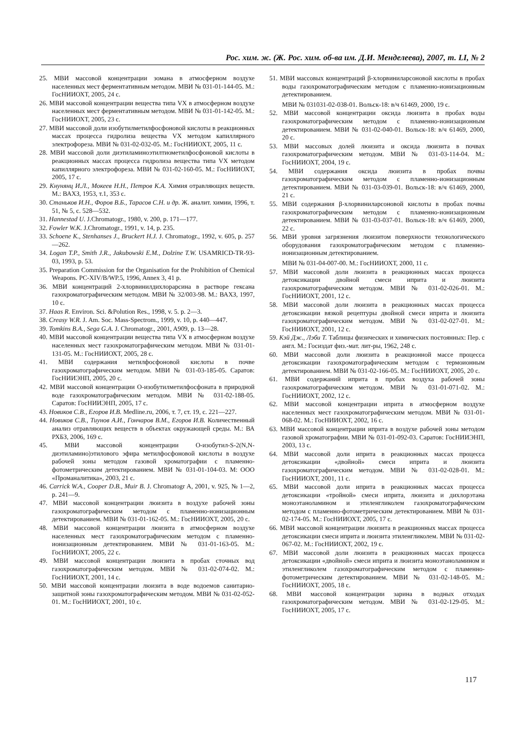Рос. хим. ж. (Ж. Рос. хим. об-ва им. Д.И. Менделеева), 2007, т. LI, № 2
25. МВИ массовой концентрации зомана в атмосферном воздухе населенных мест ферментативным методом. МВИ № 031-01-144-05. М.: ГосНИИОХТ, 2005, 24 с.
26. МВИ массовой концентрации вещества типа VX в атмосферном воздухе населенных мест ферментативным методом. МВИ № 031-01-142-05. М.: ГосНИИОХТ, 2005, 23 с.
27. МВИ массовой доли изобутилметилфосфоновой кислоты в реакционных массах процесса гидролиза вещества VX методом капиллярного электрофореза. МВИ № 031-02-032-05. М.: ГосНИИОХТ, 2005, 11 с.
28. МВИ массовой доли диэтиламиноэтилтиометилфосфоновой кислоты в реакционных массах процесса гидролиза вещества типа VX методом капиллярного электрофореза. МВИ № 031-02-160-05. М.: ГосНИИОХТ, 2005, 17 с.
29. Кнунянц И.Л., Мокеев Н.Н., Петров К.А. Химия отравляющих веществ. М.: ВАХЗ, 1953, т.1, 353 с.
30. Станьков И.Н., Форов В.Б., Тарасов С.Н. и др. Ж. аналит. химии, 1996, т. 51, № 5, с. 528—532.
31. Hannestad U. J.Chromatogr., 1980, v. 200, p. 171—177.
32. Fowler W.K. J.Chromatogr., 1991, v. 14, p. 235.
33. Schoene K., Stenhanses J., Bruckert H.J. J. Chromatogr., 1992, v. 605, p. 257—262.
34. Logan T.P., Smith J.R., Jakubowski E.M., Dolzine T.W. USAMRICD-TR-93-03, 1993, p. 53.
35. Preparation Commission for the Organisation for the Prohibition of Chemical Weapons. PC-XIV/B/WP.5, 1996, Annex 3, 41 p.
36. МВИ концентраций 2-хлорвинилдихлорарсина в растворе гексана газохроматографическим методом. МВИ № 32/003-98. М.: ВАХЗ, 1997, 10 с.
37. Haas R. Environ. Sci. &Polution Res., 1998, v. 5. p. 2—3.
38. Creasy W.R. J. Am. Soc. Mass-Spectrom., 1999, v. 10, p. 440—447.
39. Tomkins B.A., Sega G.A. J. Chromatogr., 2001, A909, p. 13—28.
40. МВИ массовой концентрации вещества типа VX в атмосферном воздухе населенных мест газохроматографическим методом. МВИ № 031-01-131-05. М.: ГосНИИОХТ, 2005, 28 с.
41. МВИ содержания метилфосфоновой кислоты в почве газохроматографическим методом. МВИ № 031-03-185-05. Саратов: ГосНИИЭНП, 2005, 20 с.
42. МВИ массовой концентрации О-изобутилметилфосфоната в природной воде газохроматографическим методом. МВИ № 031-02-188-05. Саратов: ГосНИИЭНП, 2005, 17 с.
43. Новиков С.В., Егоров И.В. Medline.ru, 2006, т. 7, ст. 19, с. 221—227.
44. Новиков С.В., Тиунов А.И., Гончаров В.М., Егоров И.В. Количественный анализ отравляющих веществ в объектах окружающей среды. М.: ВА РХБЗ, 2006, 169 с.
45. МВИ массовой концентрации О-изобутил-S-2(N,N-диэтиламино)этилового эфира метилфосфоновой кислоты в воздухе рабочей зоны методом газовой хроматографии с пламенно-фотометрическим детектированием. МВИ № 031-01-104-03. М: ООО «Проманалитика», 2003, 21 с.
46. Carrick W.A., Cooper D.B., Muir B. J. Chromatogr A, 2001, v. 925, № 1—2, p. 241—9.
47. МВИ массовой концентрации люизита в воздухе рабочей зоны газохроматографическим методом с пламенно-ионизационным детектированием. МВИ № 031-01-162-05. М.: ГосНИИОХТ, 2005, 20 с.
48. МВИ массовой концентрации люизита в атмосферном воздухе населенных мест газохроматографическим методом с пламенно-ионизационным детектированием. МВИ № 031-01-163-05. М.: ГосНИИОХТ, 2005, 22 с.
49. МВИ массовой концентрации люизита в пробах сточных вод газохроматографическим методом. МВИ № 031-02-074-02. М.: ГосНИИОХТ, 2001, 14 с.
50. МВИ массовой концентрации люизита в воде водоемов санитарно-защитной зоны газохроматографическим методом. МВИ № 031-02-052-01. М.: ГосНИИОХТ, 2001, 10 с.
51. МВИ массовых концентраций β-хлорвиниларсоновой кислоты в пробах воды газохроматографическим методом с пламенно-ионизационным детектированием.
МВИ № 031031-02-038-01. Вольск-18: в/ч 61469, 2000, 19 с.
52. МВИ массовой концентрации оксида люизита в пробах воды газохроматографическим методом с пламенно-ионизационным детектированием. МВИ № 031-02-040-01. Вольск-18: в/ч 61469, 2000, 20 с.
53. МВИ массовых долей люизита и оксида люизита в почвах газохроматографическим методом. МВИ № 031-03-114-04. М.: ГосНИИОХТ, 2004, 19 с.
54. МВИ содержания оксида люизита в пробах почвы газохроматографическим методом с пламенно-ионизационным детектированием. МВИ № 031-03-039-01. Вольск-18: в/ч 61469, 2000, 21 с.
55. МВИ содержания β-хлорвиниларсоновой кислоты в пробах почвы газохроматографическим методом с пламенно-ионизационным детектированием. МВИ № 031-03-037-01. Вольск-18: в/ч 61469, 2000, 22 с.
56. МВИ уровня загрязнения люизитом поверхности технологического оборудования газохроматографическим методом с пламенно-ионизационным детектированием.
МВИ № 031-04-007-00. М.: ГосНИИОХТ, 2000, 11 с.
57. МВИ массовой доли люизита в реакционных массах процесса детоксикации двойной смеси иприта и люизита газохроматографическим методом. МВИ № 031-02-026-01. М.: ГосНИИОХТ, 2001, 12 с.
58. МВИ массовой доли люизита в реакционных массах процесса детоксикации вязкой рецептуры двойной смеси иприта и люизита газохроматографическим методом. МВИ № 031-02-027-01. М.: ГосНИИОХТ, 2001, 12 с.
59. Кэй Дж., Лэби Т. Таблицы физических и химических постоянных: Пер. с англ. М.: Госиздат физ.-мат. лит-ры, 1962, 248 с.
60. МВИ массовой доли люизита в реакционной массе процесса детоксикации газохроматографическим методом с термоионным детектированием. МВИ № 031-02-166-05. М.: ГосНИИОХТ, 2005, 20 с.
61. МВИ содержаний иприта в пробах воздуха рабочей зоны газохроматографическим методом. МВИ № 031-01-071-02. М.: ГосНИИОХТ, 2002, 12 с.
62. МВИ массовой концентрации иприта в атмосферном воздухе населенных мест газохроматографическим методом. МВИ № 031-01-068-02. М.: ГосНИИОХТ, 2002, 16 с.
63. МВИ массовой концентрации иприта в воздухе рабочей зоны методом газовой хроматографии. МВИ № 031-01-092-03. Саратов: ГосНИИЭНП, 2003, 13 с.
64. МВИ массовой доли иприта в реакционных массах процесса детоксикации «двойной» смеси иприта и люизита газохроматографическим методом. МВИ № 031-02-028-01. М.: ГосНИИОХТ, 2001, 11 с.
65. МВИ массовой доли иприта в реакционных массах процесса детоксикации «тройной» смеси иприта, люизита и дихлорэтана моноэтаноламином и этиленгликолем газохроматографическим методом с пламенно-фотометрическим детектированием. МВИ № 031-02-174-05. М.: ГосНИИОХТ, 2005, 17 с.
66. МВИ массовой концентрации люизита в реакционных массах процесса детоксикации смеси иприта и люизита этиленгликолем. МВИ № 031-02-067-02. М.: ГосНИИОХТ, 2002, 19 с.
67. МВИ массовой доли люизита в реакционных массах процесса детоксикации «двойной» смеси иприта и люизита моноэтаноламином и этиленгликолем газохроматографическим методом с пламенно-фотометрическим детектированием. МВИ № 031-02-148-05. М.: ГосНИИОХТ, 2005, 18 с.
68. МВИ массовой концентрации зарина в водных отходах газохроматографическим методом. МВИ № 031-02-129-05. М.: ГосНИИОХТ, 2005, 17 с.
117